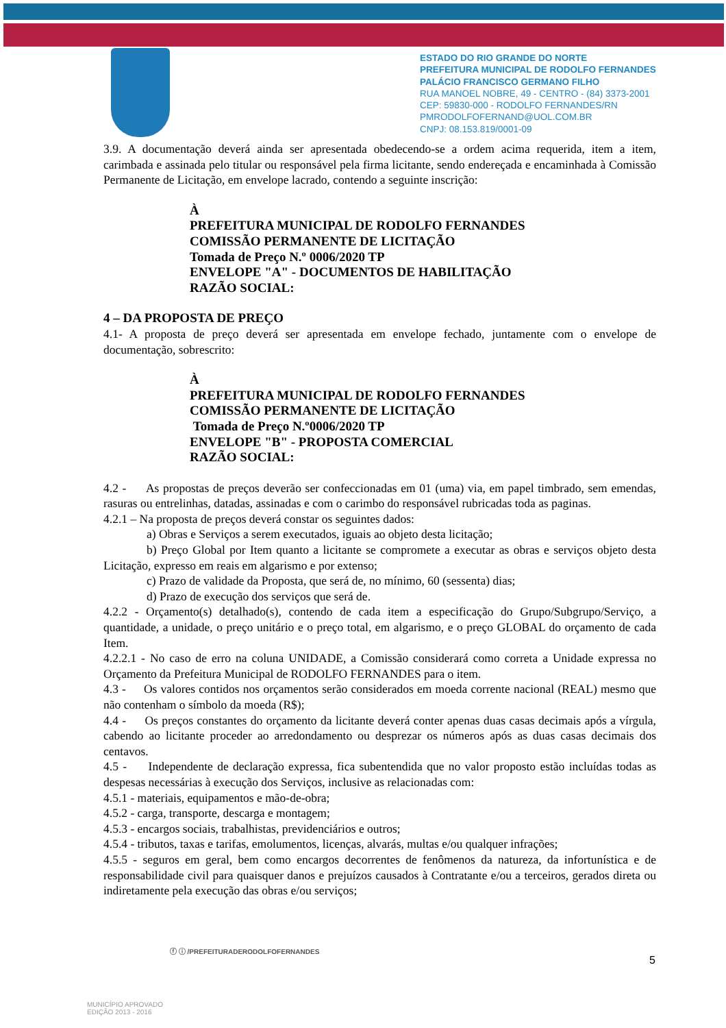ESTADO DO RIO GRANDE DO NORTE
PREFEITURA MUNICIPAL DE RODOLFO FERNANDES
PALÁCIO FRANCISCO GERMANO FILHO
RUA MANOEL NOBRE, 49 - CENTRO - (84) 3373-2001
CEP: 59830-000 - RODOLFO FERNANDES/RN
PMRODOLFOFERNAND@UOL.COM.BR
CNPJ: 08.153.819/0001-09
3.9. A documentação deverá ainda ser apresentada obedecendo-se a ordem acima requerida, item a item, carimbada e assinada pelo titular ou responsável pela firma licitante, sendo endereçada e encaminhada à Comissão Permanente de Licitação, em envelope lacrado, contendo a seguinte inscrição:
À
PREFEITURA MUNICIPAL DE RODOLFO FERNANDES
COMISSÃO PERMANENTE DE LICITAÇÃO
Tomada de Preço N.º 0006/2020 TP
ENVELOPE "A" - DOCUMENTOS DE HABILITAÇÃO
RAZÃO SOCIAL:
4 – DA PROPOSTA DE PREÇO
4.1- A proposta de preço deverá ser apresentada em envelope fechado, juntamente com o envelope de documentação, sobrescrito:
À
PREFEITURA MUNICIPAL DE RODOLFO FERNANDES
COMISSÃO PERMANENTE DE LICITAÇÃO
Tomada de Preço N.º0006/2020 TP
ENVELOPE "B" - PROPOSTA COMERCIAL
RAZÃO SOCIAL:
4.2 - As propostas de preços deverão ser confeccionadas em 01 (uma) via, em papel timbrado, sem emendas, rasuras ou entrelinhas, datadas, assinadas e com o carimbo do responsável rubricadas toda as paginas.
4.2.1 – Na proposta de preços deverá constar os seguintes dados:
a) Obras e Serviços a serem executados, iguais ao objeto desta licitação;
b) Preço Global por Item quanto a licitante se compromete a executar as obras e serviços objeto desta Licitação, expresso em reais em algarismo e por extenso;
c) Prazo de validade da Proposta, que será de, no mínimo, 60 (sessenta) dias;
d) Prazo de execução dos serviços que será de.
4.2.2 - Orçamento(s) detalhado(s), contendo de cada item a especificação do Grupo/Subgrupo/Serviço, a quantidade, a unidade, o preço unitário e o preço total, em algarismo, e o preço GLOBAL do orçamento de cada Item.
4.2.2.1 - No caso de erro na coluna UNIDADE, a Comissão considerará como correta a Unidade expressa no Orçamento da Prefeitura Municipal de RODOLFO FERNANDES para o item.
4.3 - Os valores contidos nos orçamentos serão considerados em moeda corrente nacional (REAL) mesmo que não contenham o símbolo da moeda (R$);
4.4 - Os preços constantes do orçamento da licitante deverá conter apenas duas casas decimais após a vírgula, cabendo ao licitante proceder ao arredondamento ou desprezar os números após as duas casas decimais dos centavos.
4.5 - Independente de declaração expressa, fica subentendida que no valor proposto estão incluídas todas as despesas necessárias à execução dos Serviços, inclusive as relacionadas com:
4.5.1 - materiais, equipamentos e mão-de-obra;
4.5.2 - carga, transporte, descarga e montagem;
4.5.3 - encargos sociais, trabalhistas, previdenciários e outros;
4.5.4 - tributos, taxas e tarifas, emolumentos, licenças, alvarás, multas e/ou qualquer infrações;
4.5.5 - seguros em geral, bem como encargos decorrentes de fenômenos da natureza, da infortunística e de responsabilidade civil para quaisquer danos e prejuízos causados à Contratante e/ou a terceiros, gerados direta ou indiretamente pela execução das obras e/ou serviços;
5
ⓕ ⓘ /PREFEITURADERODOLFOFERNANDES
MUNICÍPIO APROVADO
EDIÇÃO 2013 - 2016